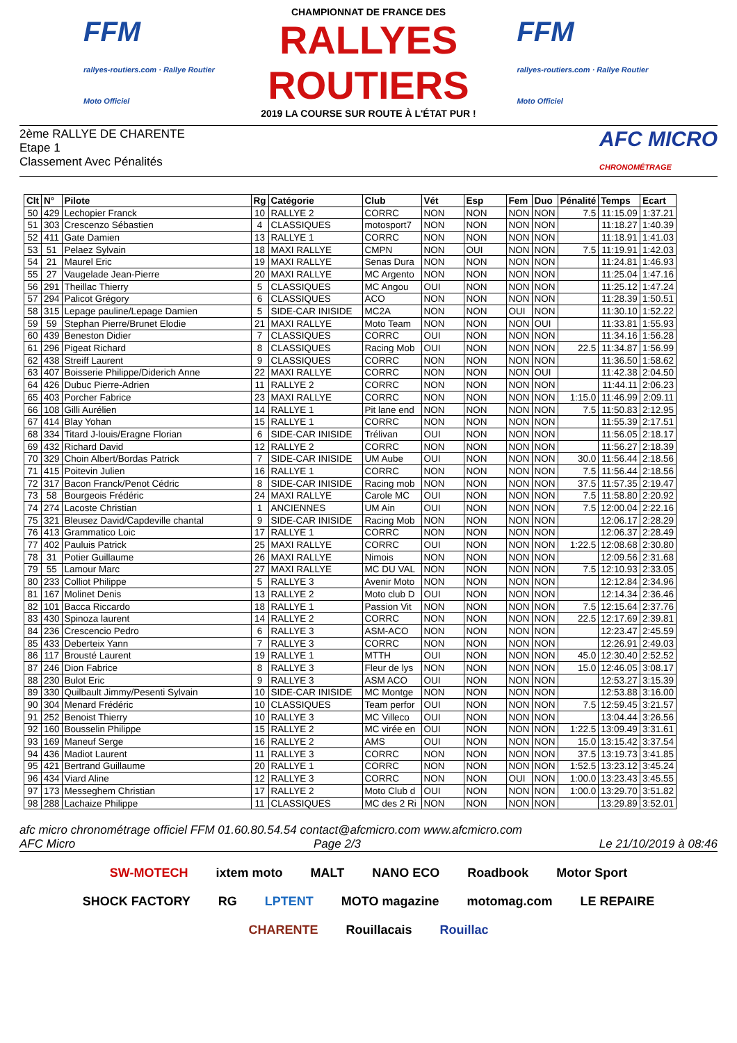FFM
rallyes-routiers.com · Rallye Routier Moto Officiel
CHAMPIONNAT DE FRANCE DES
RALLYES ROUTIERS
2019 LA COURSE SUR ROUTE À L'ÉTAT PUR !
FFM
rallyes-routiers.com · Rallye Routier Moto Officiel
2ème RALLYE DE CHARENTE
Etape 1
Classement Avec Pénalités
AFC MICRO
CHRONOMÉTRAGE
| Clt | N° | Pilote | Rg | Catégorie | Club | Vét | Esp | Fem | Duo | Pénalité | Temps | Ecart |
| --- | --- | --- | --- | --- | --- | --- | --- | --- | --- | --- | --- | --- |
| 50 | 429 | Lechopier Franck | 10 | RALLYE 2 | CORRC | NON | NON | NON | NON | 7.5 | 11:15.09 | 1:37.21 |
| 51 | 303 | Crescenzo Sébastien | 4 | CLASSIQUES | motosport7 | NON | NON | NON | NON | | 11:18.27 | 1:40.39 |
| 52 | 411 | Gate Damien | 13 | RALLYE 1 | CORRC | NON | NON | NON | NON | | 11:18.91 | 1:41.03 |
| 53 | 51 | Pelaez Sylvain | 18 | MAXI RALLYE | CMPN | NON | OUI | NON | NON | 7.5 | 11:19.91 | 1:42.03 |
| 54 | 21 | Maurel Eric | 19 | MAXI RALLYE | Senas Dura | NON | NON | NON | NON | | 11:24.81 | 1:46.93 |
| 55 | 27 | Vaugelade Jean-Pierre | 20 | MAXI RALLYE | MC Argento | NON | NON | NON | NON | | 11:25.04 | 1:47.16 |
| 56 | 291 | Theillac Thierry | 5 | CLASSIQUES | MC Angou | OUI | NON | NON | NON | | 11:25.12 | 1:47.24 |
| 57 | 294 | Palicot Grégory | 6 | CLASSIQUES | ACO | NON | NON | NON | NON | | 11:28.39 | 1:50.51 |
| 58 | 315 | Lepage pauline/Lepage Damien | 5 | SIDE-CAR INISIDE | MC2A | NON | NON | OUI | NON | | 11:30.10 | 1:52.22 |
| 59 | 59 | Stephan Pierre/Brunet Elodie | 21 | MAXI RALLYE | Moto Team | NON | NON | NON | OUI | | 11:33.81 | 1:55.93 |
| 60 | 439 | Beneston Didier | 7 | CLASSIQUES | CORRC | OUI | NON | NON | NON | | 11:34.16 | 1:56.28 |
| 61 | 296 | Pigeat Richard | 8 | CLASSIQUES | Racing Mob | OUI | NON | NON | NON | 22.5 | 11:34.87 | 1:56.99 |
| 62 | 438 | Streiff Laurent | 9 | CLASSIQUES | CORRC | NON | NON | NON | NON | | 11:36.50 | 1:58.62 |
| 63 | 407 | Boisserie Philippe/Diderich Anne | 22 | MAXI RALLYE | CORRC | NON | NON | NON | OUI | | 11:42.38 | 2:04.50 |
| 64 | 426 | Dubuc Pierre-Adrien | 11 | RALLYE 2 | CORRC | NON | NON | NON | NON | | 11:44.11 | 2:06.23 |
| 65 | 403 | Porcher Fabrice | 23 | MAXI RALLYE | CORRC | NON | NON | NON | NON | 1:15.0 | 11:46.99 | 2:09.11 |
| 66 | 108 | Gilli Aurélien | 14 | RALLYE 1 | Pit lane end | NON | NON | NON | NON | 7.5 | 11:50.83 | 2:12.95 |
| 67 | 414 | Blay Yohan | 15 | RALLYE 1 | CORRC | NON | NON | NON | NON | | 11:55.39 | 2:17.51 |
| 68 | 334 | Titard J-louis/Eragne Florian | 6 | SIDE-CAR INISIDE | Trélivan | OUI | NON | NON | NON | | 11:56.05 | 2:18.17 |
| 69 | 432 | Richard David | 12 | RALLYE 2 | CORRC | NON | NON | NON | NON | | 11:56.27 | 2:18.39 |
| 70 | 329 | Choin Albert/Bordas Patrick | 7 | SIDE-CAR INISIDE | UM Aube | OUI | NON | NON | NON | 30.0 | 11:56.44 | 2:18.56 |
| 71 | 415 | Poitevin Julien | 16 | RALLYE 1 | CORRC | NON | NON | NON | NON | 7.5 | 11:56.44 | 2:18.56 |
| 72 | 317 | Bacon Franck/Penot Cédric | 8 | SIDE-CAR INISIDE | Racing mob | NON | NON | NON | NON | 37.5 | 11:57.35 | 2:19.47 |
| 73 | 58 | Bourgeois Frédéric | 24 | MAXI RALLYE | Carole MC | OUI | NON | NON | NON | 7.5 | 11:58.80 | 2:20.92 |
| 74 | 274 | Lacoste Christian | 1 | ANCIENNES | UM Ain | OUI | NON | NON | NON | 7.5 | 12:00.04 | 2:22.16 |
| 75 | 321 | Bleusez David/Capdeville chantal | 9 | SIDE-CAR INISIDE | Racing Mob | NON | NON | NON | NON | | 12:06.17 | 2:28.29 |
| 76 | 413 | Grammatico Loic | 17 | RALLYE 1 | CORRC | NON | NON | NON | NON | | 12:06.37 | 2:28.49 |
| 77 | 402 | Pauluis Patrick | 25 | MAXI RALLYE | CORRC | OUI | NON | NON | NON | 1:22.5 | 12:08.68 | 2:30.80 |
| 78 | 31 | Potier Guillaume | 26 | MAXI RALLYE | Nimois | NON | NON | NON | NON | | 12:09.56 | 2:31.68 |
| 79 | 55 | Lamour Marc | 27 | MAXI RALLYE | MC DU VAL | NON | NON | NON | NON | 7.5 | 12:10.93 | 2:33.05 |
| 80 | 233 | Colliot Philippe | 5 | RALLYE 3 | Avenir Moto | NON | NON | NON | NON | | 12:12.84 | 2:34.96 |
| 81 | 167 | Molinet Denis | 13 | RALLYE 2 | Moto club D | OUI | NON | NON | NON | | 12:14.34 | 2:36.46 |
| 82 | 101 | Bacca Riccardo | 18 | RALLYE 1 | Passion Vit | NON | NON | NON | NON | 7.5 | 12:15.64 | 2:37.76 |
| 83 | 430 | Spinoza laurent | 14 | RALLYE 2 | CORRC | NON | NON | NON | NON | 22.5 | 12:17.69 | 2:39.81 |
| 84 | 236 | Crescencio Pedro | 6 | RALLYE 3 | ASM-ACO | NON | NON | NON | NON | | 12:23.47 | 2:45.59 |
| 85 | 433 | Deberteix Yann | 7 | RALLYE 3 | CORRC | NON | NON | NON | NON | | 12:26.91 | 2:49.03 |
| 86 | 117 | Brousté Laurent | 19 | RALLYE 1 | MTTH | OUI | NON | NON | NON | 45.0 | 12:30.40 | 2:52.52 |
| 87 | 246 | Dion Fabrice | 8 | RALLYE 3 | Fleur de lys | NON | NON | NON | NON | 15.0 | 12:46.05 | 3:08.17 |
| 88 | 230 | Bulot Eric | 9 | RALLYE 3 | ASM ACO | OUI | NON | NON | NON | | 12:53.27 | 3:15.39 |
| 89 | 330 | Quilbault Jimmy/Pesenti Sylvain | 10 | SIDE-CAR INISIDE | MC Montge | NON | NON | NON | NON | | 12:53.88 | 3:16.00 |
| 90 | 304 | Menard Frédéric | 10 | CLASSIQUES | Team perfor | OUI | NON | NON | NON | 7.5 | 12:59.45 | 3:21.57 |
| 91 | 252 | Benoist Thierry | 10 | RALLYE 3 | MC Villeco | OUI | NON | NON | NON | | 13:04.44 | 3:26.56 |
| 92 | 160 | Bousselin Philippe | 15 | RALLYE 2 | MC virée en | OUI | NON | NON | NON | 1:22.5 | 13:09.49 | 3:31.61 |
| 93 | 169 | Maneuf Serge | 16 | RALLYE 2 | AMS | OUI | NON | NON | NON | 15.0 | 13:15.42 | 3:37.54 |
| 94 | 436 | Madiot Laurent | 11 | RALLYE 3 | CORRC | NON | NON | NON | NON | 37.5 | 13:19.73 | 3:41.85 |
| 95 | 421 | Bertrand Guillaume | 20 | RALLYE 1 | CORRC | NON | NON | NON | NON | 1:52.5 | 13:23.12 | 3:45.24 |
| 96 | 434 | Viard Aline | 12 | RALLYE 3 | CORRC | NON | NON | OUI | NON | 1:00.0 | 13:23.43 | 3:45.55 |
| 97 | 173 | Messeghem Christian | 17 | RALLYE 2 | Moto Club d | OUI | NON | NON | NON | 1:00.0 | 13:29.70 | 3:51.82 |
| 98 | 288 | Lachaize Philippe | 11 | CLASSIQUES | MC des 2 Ri | NON | NON | NON | NON | | 13:29.89 | 3:52.01 |
afc micro chronométrage officiel FFM 01.60.80.54.54 contact@afcmicro.com www.afcmicro.com
AFC Micro Page 2/3 Le 21/10/2019 à 08:46
SW-MOTECH ixtem moto MALT NANO ECO Roadbook Motor Sport SHOCK FACTORY RG LPTENT MOTO magazine motomag.com LE REPAIRE CHARENTE Rouillacais Rouillac